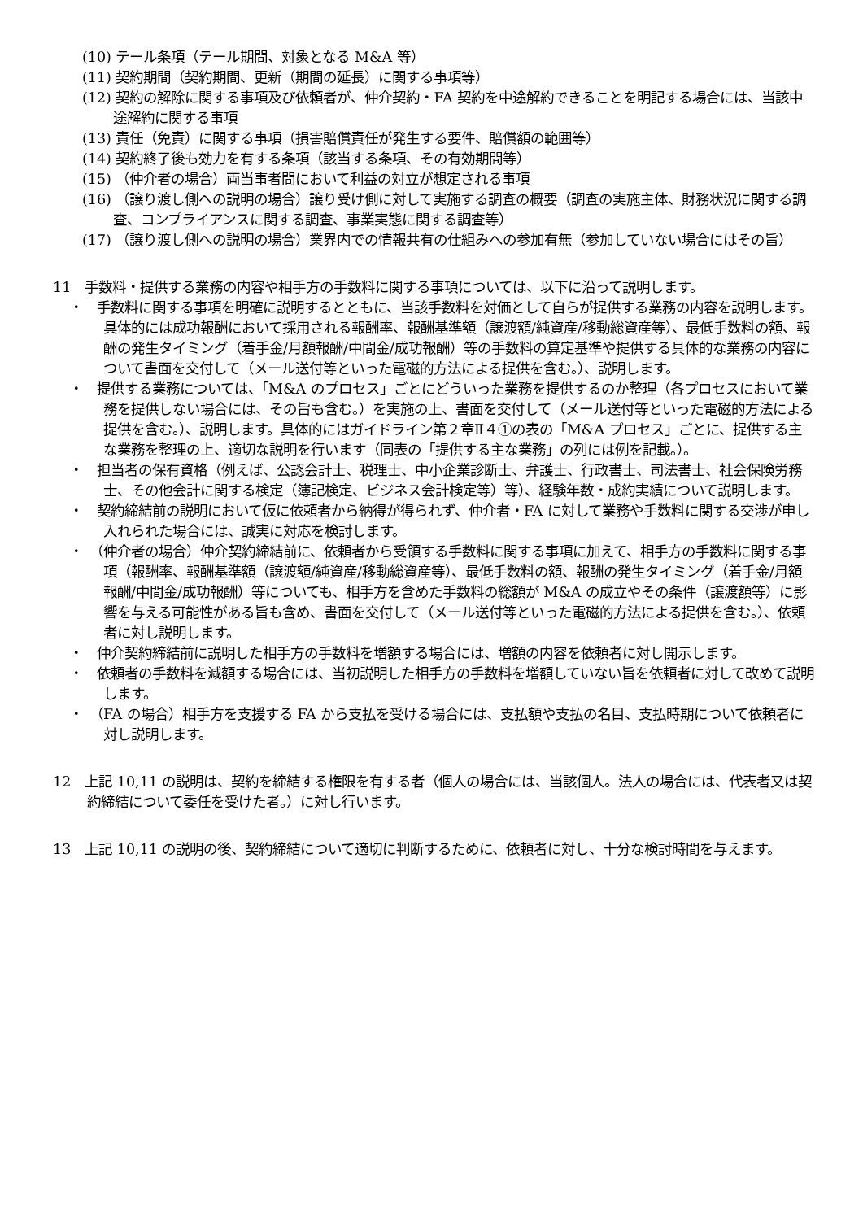(10) テール条項（テール期間、対象となる M&A 等）
(11) 契約期間（契約期間、更新（期間の延長）に関する事項等）
(12) 契約の解除に関する事項及び依頼者が、仲介契約・FA 契約を中途解約できることを明記する場合には、当該中途解約に関する事項
(13) 責任（免責）に関する事項（損害賠償責任が発生する要件、賠償額の範囲等）
(14) 契約終了後も効力を有する条項（該当する条項、その有効期間等）
(15) （仲介者の場合）両当事者間において利益の対立が想定される事項
(16) （譲り渡し側への説明の場合）譲り受け側に対して実施する調査の概要（調査の実施主体、財務状況に関する調査、コンプライアンスに関する調査、事業実態に関する調査等）
(17) （譲り渡し側への説明の場合）業界内での情報共有の仕組みへの参加有無（参加していない場合にはその旨）
11　手数料・提供する業務の内容や相手方の手数料に関する事項については、以下に沿って説明します。
・　手数料に関する事項を明確に説明するとともに、当該手数料を対価として自らが提供する業務の内容を説明します。具体的には成功報酬において採用される報酬率、報酬基準額（譲渡額/純資産/移動総資産等）、最低手数料の額、報酬の発生タイミング（着手金/月額報酬/中間金/成功報酬）等の手数料の算定基準や提供する具体的な業務の内容について書面を交付して（メール送付等といった電磁的方法による提供を含む。）、説明します。
・　提供する業務については、「M&A のプロセス」ごとにどういった業務を提供するのか整理（各プロセスにおいて業務を提供しない場合には、その旨も含む。）を実施の上、書面を交付して（メール送付等といった電磁的方法による提供を含む。）、説明します。具体的にはガイドライン第２章Ⅱ４①の表の「M&A プロセス」ごとに、提供する主な業務を整理の上、適切な説明を行います（同表の「提供する主な業務」の列には例を記載。）。
・　担当者の保有資格（例えば、公認会計士、税理士、中小企業診断士、弁護士、行政書士、司法書士、社会保険労務士、その他会計に関する検定（簿記検定、ビジネス会計検定等）等）、経験年数・成約実績について説明します。
・　契約締結前の説明において仮に依頼者から納得が得られず、仲介者・FA に対して業務や手数料に関する交渉が申し入れられた場合には、誠実に対応を検討します。
・　（仲介者の場合）仲介契約締結前に、依頼者から受領する手数料に関する事項に加えて、相手方の手数料に関する事項（報酬率、報酬基準額（譲渡額/純資産/移動総資産等）、最低手数料の額、報酬の発生タイミング（着手金/月額報酬/中間金/成功報酬）等についても、相手方を含めた手数料の総額が M&A の成立やその条件（譲渡額等）に影響を与える可能性がある旨も含め、書面を交付して（メール送付等といった電磁的方法による提供を含む。）、依頼者に対し説明します。
・　仲介契約締結前に説明した相手方の手数料を増額する場合には、増額の内容を依頼者に対し開示します。
・　依頼者の手数料を減額する場合には、当初説明した相手方の手数料を増額していない旨を依頼者に対して改めて説明します。
・　（FA の場合）相手方を支援する FA から支払を受ける場合には、支払額や支払の名目、支払時期について依頼者に対し説明します。
12　上記 10,11 の説明は、契約を締結する権限を有する者（個人の場合には、当該個人。法人の場合には、代表者又は契約締結について委任を受けた者。）に対し行います。
13　上記 10,11 の説明の後、契約締結について適切に判断するために、依頼者に対し、十分な検討時間を与えます。